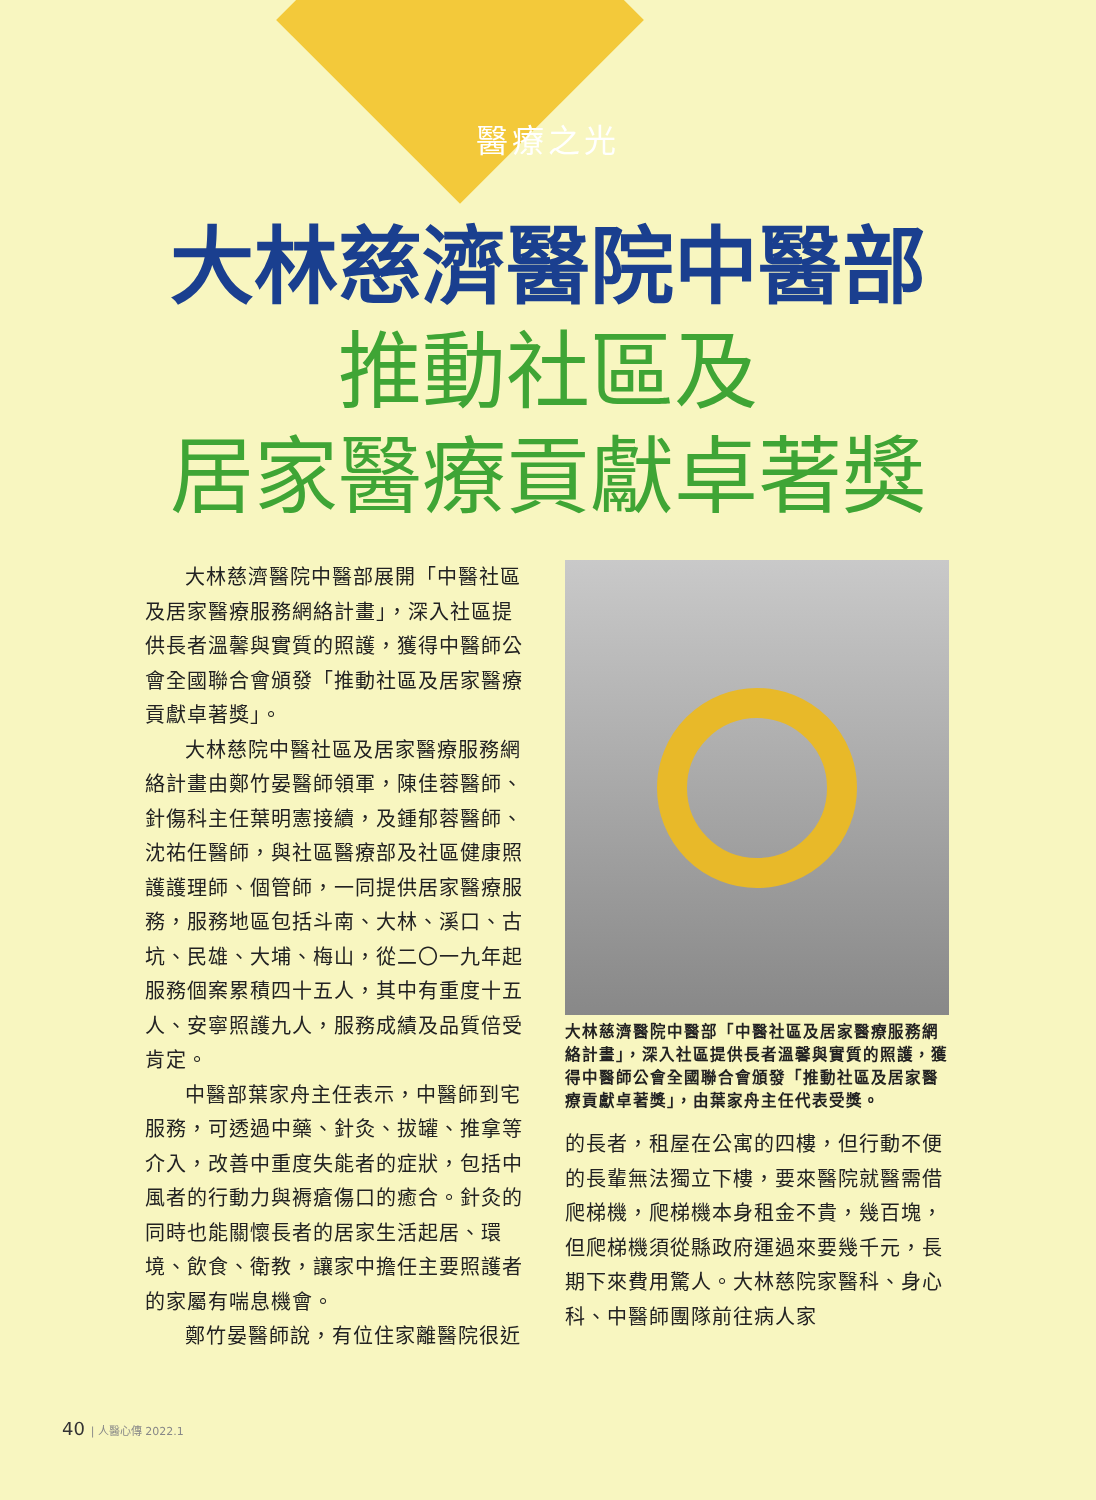醫療之光
大林慈濟醫院中醫部
推動社區及
居家醫療貢獻卓著獎
大林慈濟醫院中醫部展開「中醫社區及居家醫療服務網絡計畫」，深入社區提供長者溫馨與實質的照護，獲得中醫師公會全國聯合會頒發「推動社區及居家醫療貢獻卓著獎」。
大林慈院中醫社區及居家醫療服務網絡計畫由鄭竹晏醫師領軍，陳佳蓉醫師、針傷科主任葉明憲接續，及鍾郁蓉醫師、沈祐任醫師，與社區醫療部及社區健康照護護理師、個管師，一同提供居家醫療服務，服務地區包括斗南、大林、溪口、古坑、民雄、大埔、梅山，從二〇一九年起服務個案累積四十五人，其中有重度十五人、安寧照護九人，服務成績及品質倍受肯定。
中醫部葉家舟主任表示，中醫師到宅服務，可透過中藥、針灸、拔罐、推拿等介入，改善中重度失能者的症狀，包括中風者的行動力與褥瘡傷口的癒合。針灸的同時也能關懷長者的居家生活起居、環境、飲食、衛教，讓家中擔任主要照護者的家屬有喘息機會。
鄭竹晏醫師說，有位住家離醫院很近
大林慈濟醫院中醫部「中醫社區及居家醫療服務網絡計畫」，深入社區提供長者溫馨與實質的照護，獲得中醫師公會全國聯合會頒發「推動社區及居家醫療貢獻卓著獎」，由葉家舟主任代表受獎。
的長者，租屋在公寓的四樓，但行動不便的長輩無法獨立下樓，要來醫院就醫需借爬梯機，爬梯機本身租金不貴，幾百塊，但爬梯機須從縣政府運過來要幾千元，長期下來費用驚人。大林慈院家醫科、身心科、中醫師團隊前往病人家
40 | 人醫心傳 2022.1